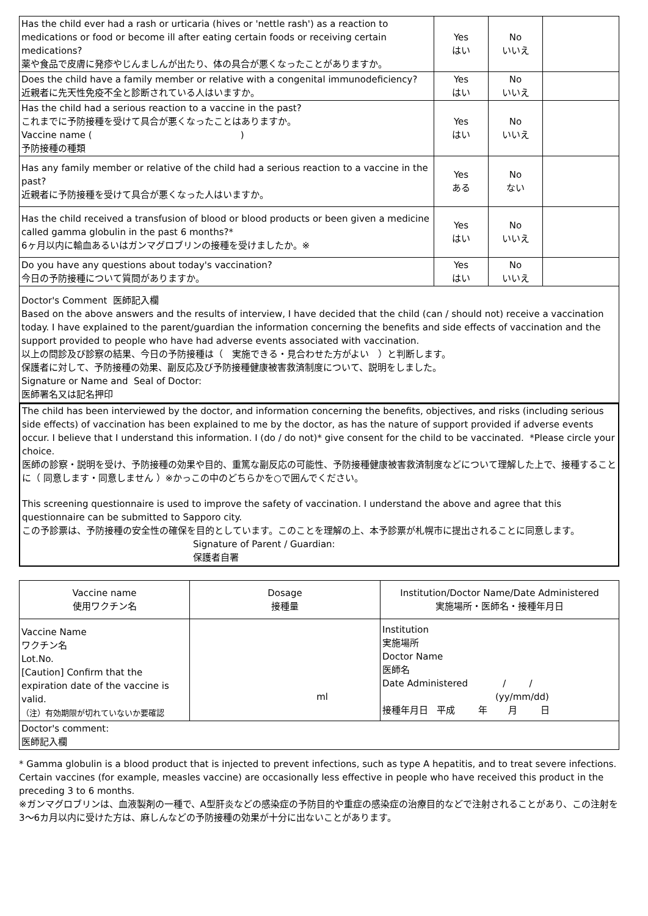| Has the child ever had a rash or urticaria (hives or 'nettle rash') as a reaction to medications or food or become ill after eating certain foods or receiving certain medications? 薬や食品で皮膚に発疹やじんましんが出たり、体の具合が悪くなったことがありますか。 | Yes はい | No いいえ | |
| Does the child have a family member or relative with a congenital immunodeficiency? 近親者に先天性免疫不全と診断されている人はいますか。 | Yes はい | No いいえ | |
| Has the child had a serious reaction to a vaccine in the past? これまでに予防接種を受けて具合が悪くなったことはありますか。 Vaccine name ( ) 予防接種の種類 | Yes はい | No いいえ | |
| Has any family member or relative of the child had a serious reaction to a vaccine in the past? 近親者に予防接種を受けて具合が悪くなった人はいますか。 | Yes ある | No ない | |
| Has the child received a transfusion of blood or blood products or been given a medicine called gamma globulin in the past 6 months?* 6ヶ月以内に輸血あるいはガンマグロブリンの接種を受けましたか。※ | Yes はい | No いいえ | |
| Do you have any questions about today's vaccination? 今日の予防接種について質問がありますか。 | Yes はい | No いいえ | |
Doctor's Comment 医師記入欄
Based on the above answers and the results of interview, I have decided that the child (can / should not) receive a vaccination today. I have explained to the parent/guardian the information concerning the benefits and side effects of vaccination and the support provided to people who have had adverse events associated with vaccination.
以上の問診及び診察の結果、今日の予防接種は（　実施できる・見合わせた方がよい　）と判断します。
保護者に対して、予防接種の効果、副反応及び予防接種健康被害救済制度について、説明をしました。
Signature or Name and Seal of Doctor:
医師署名又は記名押印
The child has been interviewed by the doctor, and information concerning the benefits, objectives, and risks (including serious side effects) of vaccination has been explained to me by the doctor, as has the nature of support provided if adverse events occur. I believe that I understand this information. I (do / do not)* give consent for the child to be vaccinated. *Please circle your choice.
医師の診察・説明を受け、予防接種の効果や目的、重篤な副反応の可能性、予防接種健康被害救済制度などについて理解した上で、接種することに（ 同意します・同意しません ）※かっこの中のどちらかを○で囲んでください。
This screening questionnaire is used to improve the safety of vaccination. I understand the above and agree that this questionnaire can be submitted to Sapporo city.
この予診票は、予防接種の安全性の確保を目的としています。このことを理解の上、本予診票が札幌市に提出されることに同意します。
Signature of Parent / Guardian:
保護者自署
| Vaccine name 使用ワクチン名 | Dosage 接種量 | Institution/Doctor Name/Date Administered 実施場所・医師名・接種年月日 |
| Vaccine Name ワクチン名 Lot.No. [Caution] Confirm that the expiration date of the vaccine is valid. （注）有効期限が切れていないか要確認 | ml | Institution 実施場所 Doctor Name 医師名 Date Administered / / (yy/mm/dd) 接種年月日 平成 年 月 日 |
| Doctor's comment: 医師記入欄 | | |
* Gamma globulin is a blood product that is injected to prevent infections, such as type A hepatitis, and to treat severe infections. Certain vaccines (for example, measles vaccine) are occasionally less effective in people who have received this product in the preceding 3 to 6 months.
※ガンマグロブリンは、血液製剤の一種で、A型肝炎などの感染症の予防目的や重症の感染症の治療目的などで注射されることがあり、この注射を3～6カ月以内に受けた方は、麻しんなどの予防接種の効果が十分に出ないことがあります。